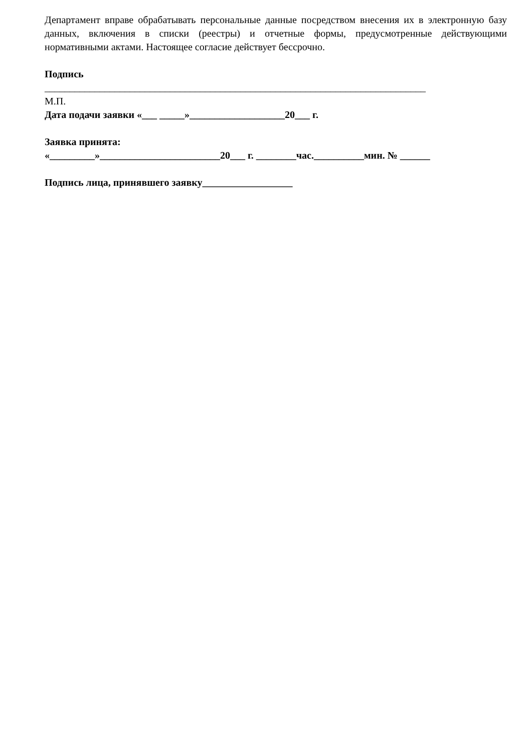Департамент вправе обрабатывать персональные данные посредством внесения их в электронную базу данных, включения в списки (реестры) и отчетные формы, предусмотренные действующими нормативными актами. Настоящее согласие действует бессрочно.
Подпись
____________________________________________________________________________
М.П.
Дата подачи заявки «___ _____»___________________20___ г.
Заявка принята:
«_________»________________________20___ г. ________час.__________мин. № ______
Подпись лица, принявшего заявку__________________